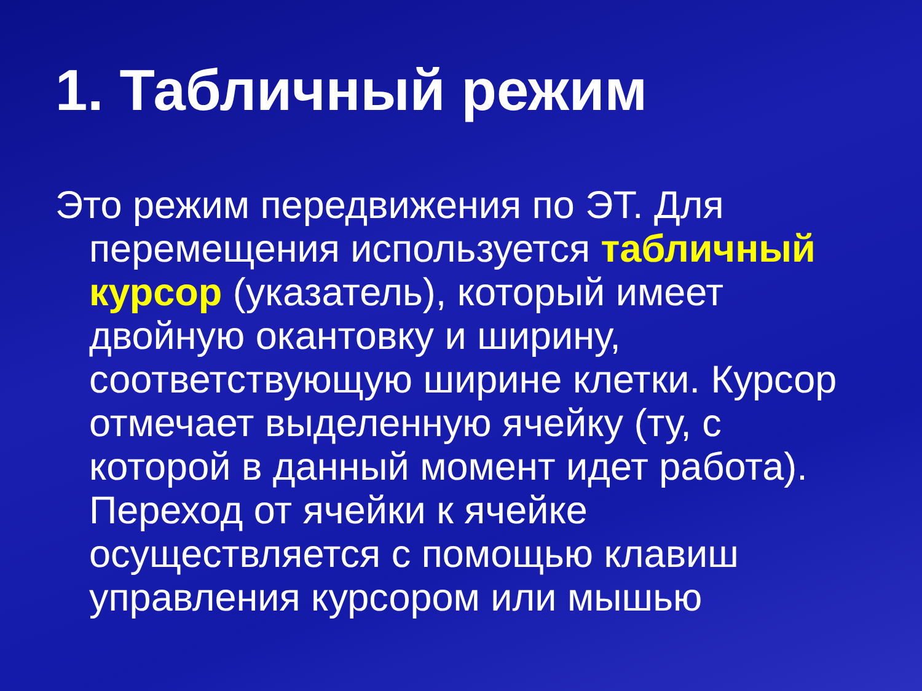1. Табличный режим
Это режим передвижения по ЭТ. Для перемещения используется табличный курсор (указатель), который имеет двойную окантовку и ширину, соответствующую ширине клетки. Курсор отмечает выделенную ячейку (ту, с которой в данный момент идет работа). Переход от ячейки к ячейке осуществляется с помощью клавиш управления курсором или мышью